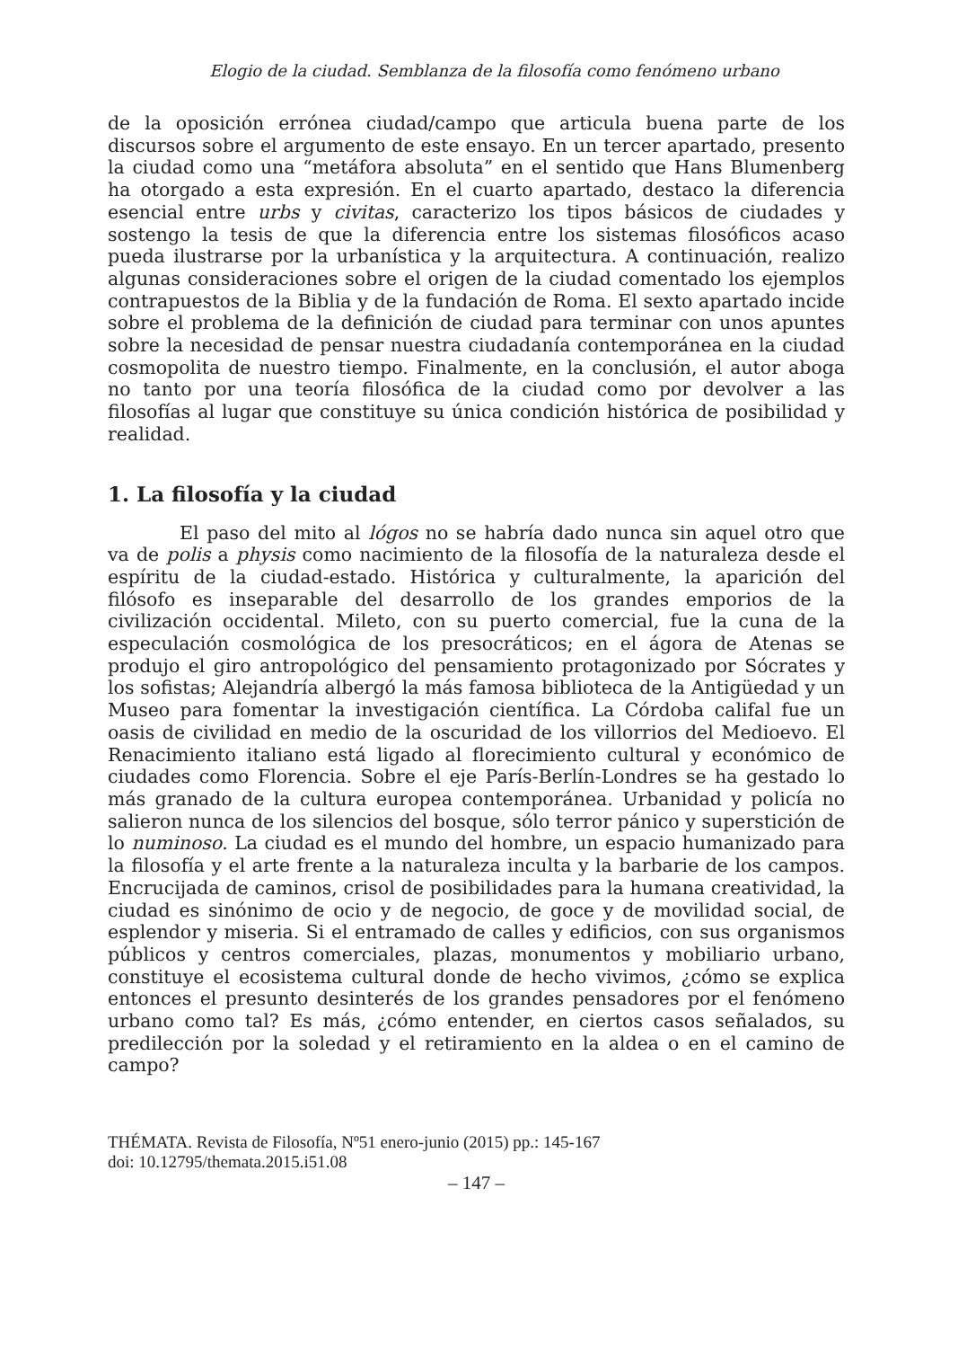Elogio de la ciudad. Semblanza de la filosofía como fenómeno urbano
de la oposición errónea ciudad/campo que articula buena parte de los discursos sobre el argumento de este ensayo. En un tercer apartado, presento la ciudad como una “metáfora absoluta” en el sentido que Hans Blumenberg ha otorgado a esta expresión. En el cuarto apartado, destaco la diferencia esencial entre urbs y civitas, caracterizo los tipos básicos de ciudades y sostengo la tesis de que la diferencia entre los sistemas filosóficos acaso pueda ilustrarse por la urbanística y la arquitectura. A continuación, realizo algunas consideraciones sobre el origen de la ciudad comentado los ejemplos contrapuestos de la Biblia y de la fundación de Roma. El sexto apartado incide sobre el problema de la definición de ciudad para terminar con unos apuntes sobre la necesidad de pensar nuestra ciudadanía contemporánea en la ciudad cosmopolita de nuestro tiempo. Finalmente, en la conclusión, el autor aboga no tanto por una teoría filosófica de la ciudad como por devolver a las filosofías al lugar que constituye su única condición histórica de posibilidad y realidad.
1. La filosofía y la ciudad
El paso del mito al lógos no se habría dado nunca sin aquel otro que va de polis a physis como nacimiento de la filosofía de la naturaleza desde el espíritu de la ciudad-estado. Histórica y culturalmente, la aparición del filósofo es inseparable del desarrollo de los grandes emporios de la civilización occidental. Mileto, con su puerto comercial, fue la cuna de la especulación cosmológica de los presocráticos; en el ágora de Atenas se produjo el giro antropológico del pensamiento protagonizado por Sócrates y los sofistas; Alejandría albergó la más famosa biblioteca de la Antigüedad y un Museo para fomentar la investigación científica. La Córdoba califal fue un oasis de civilidad en medio de la oscuridad de los villorrios del Medioevo. El Renacimiento italiano está ligado al florecimiento cultural y económico de ciudades como Florencia. Sobre el eje París-Berlín-Londres se ha gestado lo más granado de la cultura europea contemporánea. Urbanidad y policía no salieron nunca de los silencios del bosque, sólo terror pánico y superstición de lo numinoso. La ciudad es el mundo del hombre, un espacio humanizado para la filosofía y el arte frente a la naturaleza inculta y la barbarie de los campos. Encrucijada de caminos, crisol de posibilidades para la humana creatividad, la ciudad es sinónimo de ocio y de negocio, de goce y de movilidad social, de esplendor y miseria. Si el entramado de calles y edificios, con sus organismos públicos y centros comerciales, plazas, monumentos y mobiliario urbano, constituye el ecosistema cultural donde de hecho vivimos, ¿cómo se explica entonces el presunto desinterés de los grandes pensadores por el fenómeno urbano como tal? Es más, ¿cómo entender, en ciertos casos señalados, su predilección por la soledad y el retiramiento en la aldea o en el camino de campo?
THÉMATA. Revista de Filosofía, Nº51 enero-junio (2015) pp.: 145-167
doi: 10.12795/themata.2015.i51.08
– 147 –